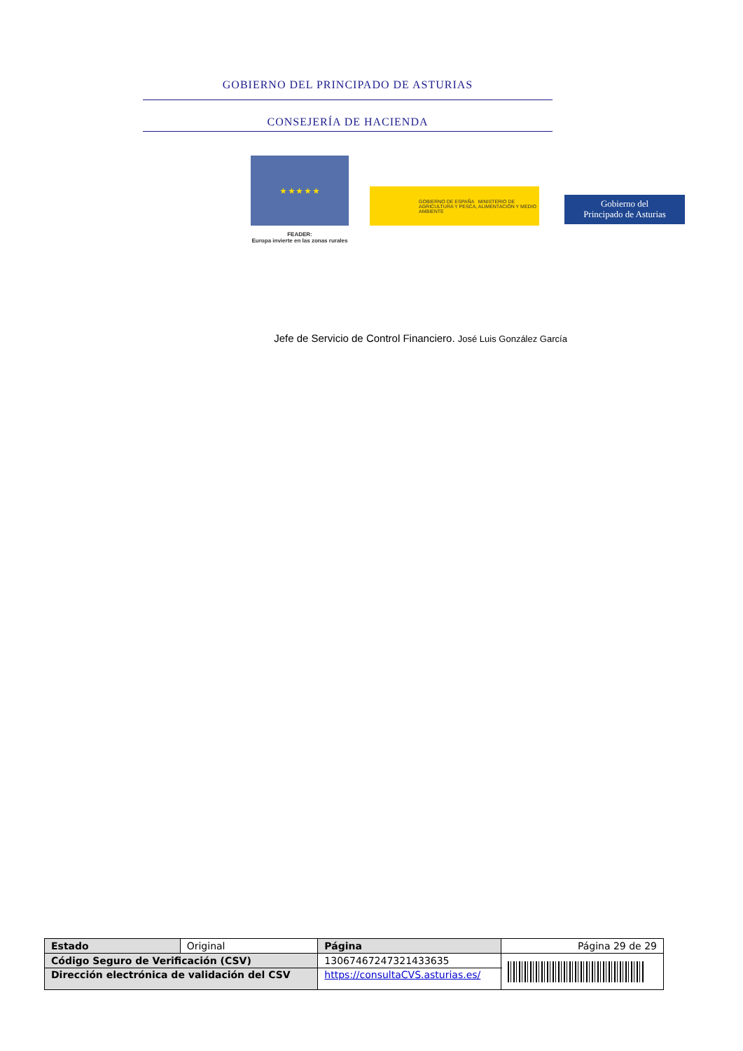GOBIERNO DEL PRINCIPADO DE ASTURIAS
CONSEJERÍA DE HACIENDA
★ ★ ★ ★ ★
FEADER:
Europa invierte en las zonas rurales
GOBIERNO DE ESPAÑA MINISTERIO DE AGRICULTURA Y PESCA, ALIMENTACIÓN Y MEDIO AMBIENTE
Gobierno del
Principado de Asturias
Jefe de Servicio de Control Financiero. José Luis González García
| Estado | Original | Página | Página 29 de 29 | |
| Código Seguro de Verificación (CSV) | | 13067467247321433635 | | |
| Dirección electrónica de validación del CSV | | https://consultaCVS.asturias.es/ | | |